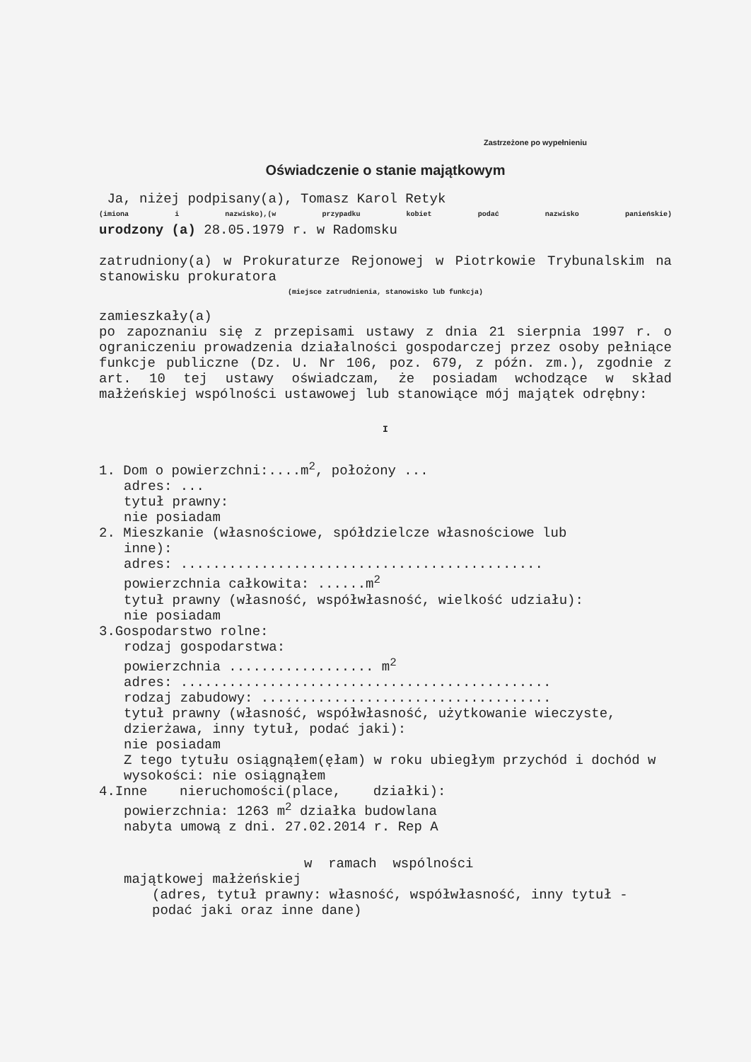Zastrzeżone po wypełnieniu
Oświadczenie o stanie majątkowym
Ja, niżej podpisany(a), Tomasz Karol Retyk
(imiona i nazwisko),(w przypadku kobiet podać nazwisko panieńskie)
urodzony (a) 28.05.1979 r. w Radomsku
zatrudniony(a) w Prokuraturze Rejonowej w Piotrkowie Trybunalskim na stanowisku prokuratora
(miejsce zatrudnienia, stanowisko lub funkcja)
zamieszkały(a)
po zapoznaniu się z przepisami ustawy z dnia 21 sierpnia 1997 r. o ograniczeniu prowadzenia działalności gospodarczej przez osoby pełniące funkcje publiczne (Dz. U. Nr 106, poz. 679, z późn. zm.), zgodnie z art. 10 tej ustawy oświadczam, że posiadam wchodzące w skład małżeńskiej wspólności ustawowej lub stanowiące mój majątek odrębny:
I
1. Dom o powierzchni:....m<sup>2</sup>, położony ...
adres: ...
tytuł prawny:
nie posiadam
2. Mieszkanie (własnościowe, spółdzielcze własnościowe lub
inne):
adres: .............................................
powierzchnia całkowita: ......m<sup>2</sup>
tytuł prawny (własność, współwłasność, wielkość udziału):
nie posiadam
3.Gospodarstwo rolne:
rodzaj gospodarstwa:
powierzchnia .................. m<sup>2</sup>
adres: ..............................................
rodzaj zabudowy: ....................................
tytuł prawny (własność, współwłasność, użytkowanie wieczyste, dzierżawa, inny tytuł, podać jaki):
nie posiadam
Z tego tytułu osiągnąłem(ęłam) w roku ubiegłym przychód i dochód w wysokości: nie osiągnąłem
4.Inne nieruchomości(place, działki):
powierzchnia: 1263 m<sup>2</sup> działka budowlana
nabyta umową z dni. 27.02.2014 r. Rep A
w ramach wspólności
majątkowej małżeńskiej
(adres, tytuł prawny: własność, współwłasność, inny tytuł - podać jaki oraz inne dane)